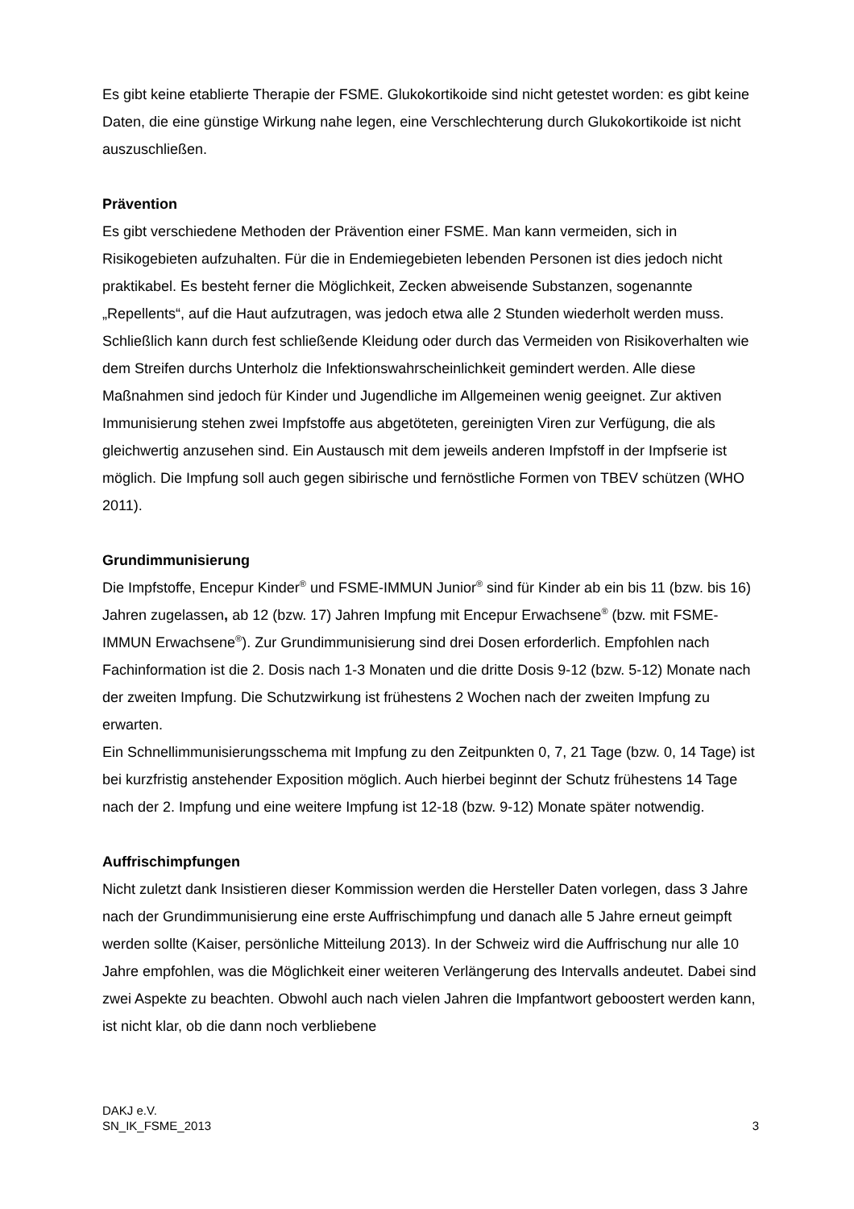Es gibt keine etablierte Therapie der FSME. Glukokortikoide sind nicht getestet worden: es gibt keine Daten, die eine günstige Wirkung nahe legen, eine Verschlechterung durch Glukokortikoide ist nicht auszuschließen.
Prävention
Es gibt verschiedene Methoden der Prävention einer FSME. Man kann vermeiden, sich in Risikogebieten aufzuhalten. Für die in Endemiegebieten lebenden Personen ist dies jedoch nicht praktikabel. Es besteht ferner die Möglichkeit, Zecken abweisende Substanzen, sogenannte „Repellents“, auf die Haut aufzutragen, was jedoch etwa alle 2 Stunden wiederholt werden muss. Schließlich kann durch fest schließende Kleidung oder durch das Vermeiden von Risikoverhalten wie dem Streifen durchs Unterholz die Infektionswahrscheinlichkeit gemindert werden. Alle diese Maßnahmen sind jedoch für Kinder und Jugendliche im Allgemeinen wenig geeignet. Zur aktiven Immunisierung stehen zwei Impfstoffe aus abgetöteten, gereinigten Viren zur Verfügung, die als gleichwertig anzusehen sind. Ein Austausch mit dem jeweils anderen Impfstoff in der Impfserie ist möglich. Die Impfung soll auch gegen sibirische und fernöstliche Formen von TBEV schützen (WHO 2011).
Grundimmunisierung
Die Impfstoffe, Encepur Kinder<sup>®</sup> und FSME-IMMUN Junior<sup>®</sup> sind für Kinder ab ein bis 11 (bzw. bis 16) Jahren zugelassen, ab 12 (bzw. 17) Jahren Impfung mit Encepur Erwachsene<sup>®</sup> (bzw. mit FSME-IMMUN Erwachsene<sup>®</sup>). Zur Grundimmunisierung sind drei Dosen erforderlich. Empfohlen nach Fachinformation ist die 2. Dosis nach 1-3 Monaten und die dritte Dosis 9-12 (bzw. 5-12) Monate nach der zweiten Impfung. Die Schutzwirkung ist frühestens 2 Wochen nach der zweiten Impfung zu erwarten.
Ein Schnellimmunisierungsschema mit Impfung zu den Zeitpunkten 0, 7, 21 Tage (bzw. 0, 14 Tage) ist bei kurzfristig anstehender Exposition möglich. Auch hierbei beginnt der Schutz frühestens 14 Tage nach der 2. Impfung und eine weitere Impfung ist 12-18 (bzw. 9-12) Monate später notwendig.
Auffrischimpfungen
Nicht zuletzt dank Insistieren dieser Kommission werden die Hersteller Daten vorlegen, dass 3 Jahre nach der Grundimmunisierung eine erste Auffrischimpfung und danach alle 5 Jahre erneut geimpft werden sollte (Kaiser, persönliche Mitteilung 2013). In der Schweiz wird die Auffrischung nur alle 10 Jahre empfohlen, was die Möglichkeit einer weiteren Verlängerung des Intervalls andeutet. Dabei sind zwei Aspekte zu beachten. Obwohl auch nach vielen Jahren die Impfantwort geboostert werden kann, ist nicht klar, ob die dann noch verbliebene
DAKJ e.V.
SN_IK_FSME_2013
3